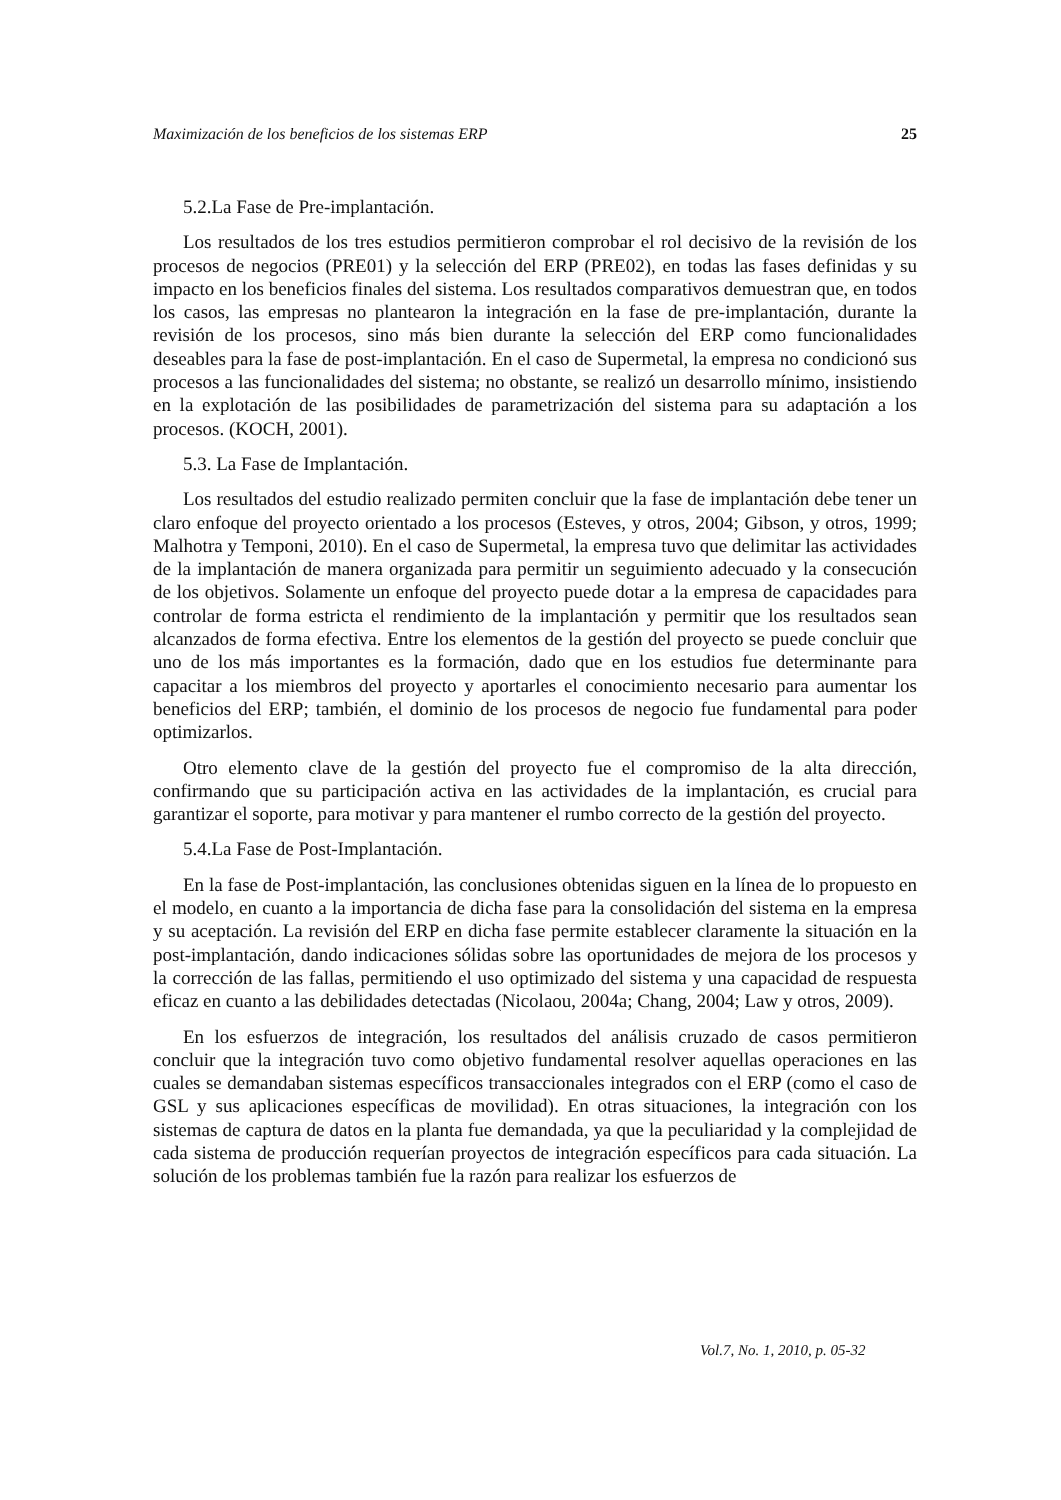Maximización de los beneficios de los sistemas ERP 25
5.2.La Fase de Pre-implantación.
Los resultados de los tres estudios permitieron comprobar el rol decisivo de la revisión de los procesos de negocios (PRE01) y la selección del ERP (PRE02), en todas las fases definidas y su impacto en los beneficios finales del sistema. Los resultados comparativos demuestran que, en todos los casos, las empresas no plantearon la integración en la fase de pre-implantación, durante la revisión de los procesos, sino más bien durante la selección del ERP como funcionalidades deseables para la fase de post-implantación. En el caso de Supermetal, la empresa no condicionó sus procesos a las funcionalidades del sistema; no obstante, se realizó un desarrollo mínimo, insistiendo en la explotación de las posibilidades de parametrización del sistema para su adaptación a los procesos. (KOCH, 2001).
5.3. La Fase de Implantación.
Los resultados del estudio realizado permiten concluir que la fase de implantación debe tener un claro enfoque del proyecto orientado a los procesos (Esteves, y otros, 2004; Gibson, y otros, 1999; Malhotra y Temponi, 2010). En el caso de Supermetal, la empresa tuvo que delimitar las actividades de la implantación de manera organizada para permitir un seguimiento adecuado y la consecución de los objetivos. Solamente un enfoque del proyecto puede dotar a la empresa de capacidades para controlar de forma estricta el rendimiento de la implantación y permitir que los resultados sean alcanzados de forma efectiva. Entre los elementos de la gestión del proyecto se puede concluir que uno de los más importantes es la formación, dado que en los estudios fue determinante para capacitar a los miembros del proyecto y aportarles el conocimiento necesario para aumentar los beneficios del ERP; también, el dominio de los procesos de negocio fue fundamental para poder optimizarlos.
Otro elemento clave de la gestión del proyecto fue el compromiso de la alta dirección, confirmando que su participación activa en las actividades de la implantación, es crucial para garantizar el soporte, para motivar y para mantener el rumbo correcto de la gestión del proyecto.
5.4.La Fase de Post-Implantación.
En la fase de Post-implantación, las conclusiones obtenidas siguen en la línea de lo propuesto en el modelo, en cuanto a la importancia de dicha fase para la consolidación del sistema en la empresa y su aceptación. La revisión del ERP en dicha fase permite establecer claramente la situación en la post-implantación, dando indicaciones sólidas sobre las oportunidades de mejora de los procesos y la corrección de las fallas, permitiendo el uso optimizado del sistema y una capacidad de respuesta eficaz en cuanto a las debilidades detectadas (Nicolaou, 2004a; Chang, 2004; Law y otros, 2009).
En los esfuerzos de integración, los resultados del análisis cruzado de casos permitieron concluir que la integración tuvo como objetivo fundamental resolver aquellas operaciones en las cuales se demandaban sistemas específicos transaccionales integrados con el ERP (como el caso de GSL y sus aplicaciones específicas de movilidad). En otras situaciones, la integración con los sistemas de captura de datos en la planta fue demandada, ya que la peculiaridad y la complejidad de cada sistema de producción requerían proyectos de integración específicos para cada situación. La solución de los problemas también fue la razón para realizar los esfuerzos de
Vol.7, No. 1, 2010, p. 05-32